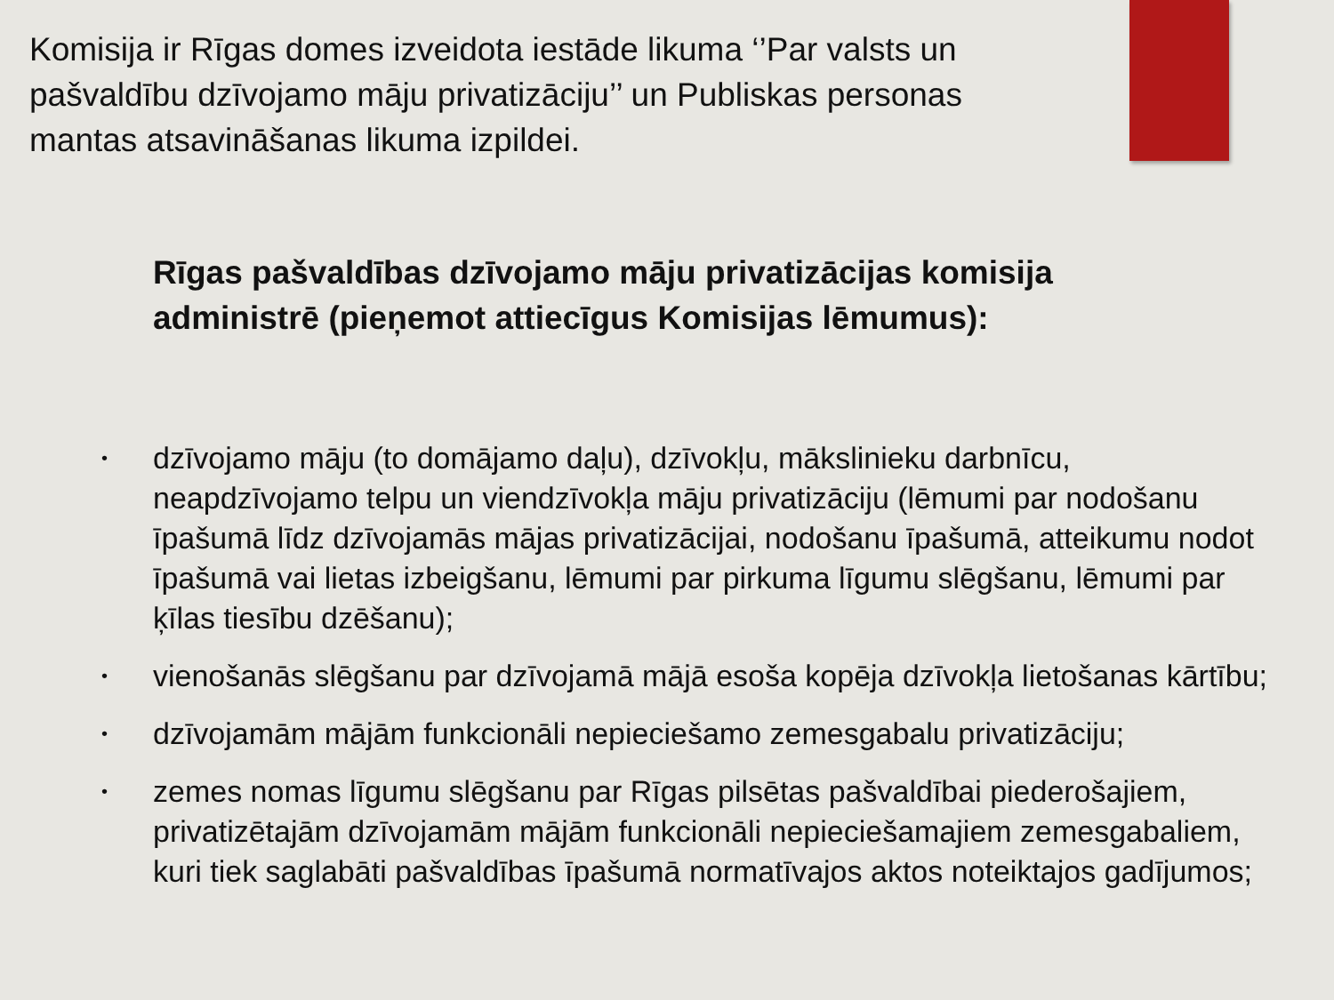Komisija ir Rīgas domes izveidota iestāde likuma ‘’Par valsts un pašvaldību dzīvojamo māju privatizāciju’’ un Publiskas personas mantas atsavināšanas likuma izpildei.
Rīgas pašvaldības dzīvojamo māju privatizācijas komisija administrē (pieņemot attiecīgus Komisijas lēmumus):
• dzīvojamo māju (to domājamo daļu), dzīvokļu, mākslinieku darbnīcu, neapdzīvojamo telpu un viendzīvokļa māju privatizāciju (lēmumi par nodošanu īpašumā līdz dzīvojamās mājas privatizācijai, nodošanu īpašumā, atteikumu nodot īpašumā vai lietas izbeigšanu, lēmumi par pirkuma līgumu slēgšanu, lēmumi par ķīlas tiesību dzēšanu);
• vienošanās slēgšanu par dzīvojamā mājā esoša kopēja dzīvokļa lietošanas kārtību;
• dzīvojamām mājām funkcionāli nepieciešamo zemesgabalu privatizāciju;
• zemes nomas līgumu slēgšanu par Rīgas pilsētas pašvaldībai piederošajiem, privatizētajām dzīvojamām mājām funkcionāli nepieciešamajiem zemesgabaliem, kuri tiek saglabāti pašvaldības īpašumā normatīvajos aktos noteiktajos gadījumos;